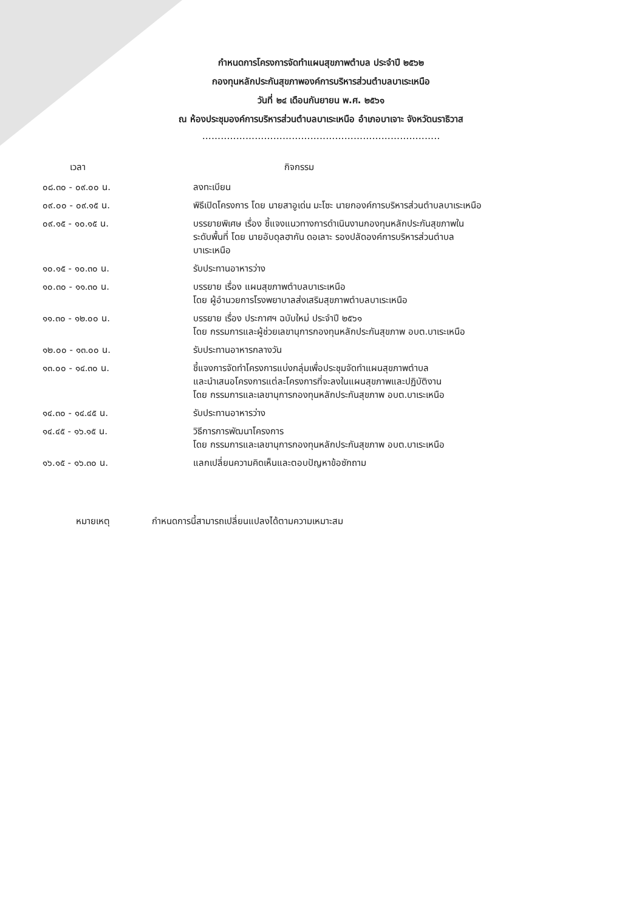กำหนดการโครงการจัดทำแผนสุขภาพตำบล ประจำปี ๒๕๖๒
กองทุนหลักประกันสุขภาพองค์การบริหารส่วนตำบลบาเระเหนือ
วันที่ ๒๔ เดือนกันยายน พ.ศ. ๒๕๖๑
ณ ห้องประชุมองค์การบริหารส่วนตำบลบาเระเหนือ อำเภอบาเจาะ จังหวัดนราธิวาส
.............................................................................
| เวลา | กิจกรรม |
| --- | --- |
| ๐๘.๓๐ - ๐๙.๐๐ น. | ลงทะเบียน |
| ๐๙.๐๐ - ๐๙.๑๕ น. | พิธีเปิดโครงการ โดย นายสาอูเด่น มะโซะ นายกองค์การบริหารส่วนตำบลบาเระเหนือ |
| ๐๙.๑๕ - ๑๐.๑๕ น. | บรรยายพิเศษ เรื่อง ชี้แจงแนวทางการดำเนินงานกองทุนหลักประกันสุขภาพใน ระดับพื้นที่ โดย นายอับดุลฮากัน ดอเลาะ รองปลัดองค์การบริหารส่วนตำบล บาเระเหนือ |
| ๑๐.๑๕ - ๑๐.๓๐ น. | รับประทานอาหารว่าง |
| ๑๐.๓๐ - ๑๑.๓๐ น. | บรรยาย เรื่อง แผนสุขภาพตำบลบาเระเหนือ โดย ผู้อำนวยการโรงพยาบาลส่งเสริมสุขภาพตำบลบาเระเหนือ |
| ๑๑.๓๐ - ๑๒.๐๐ น. | บรรยาย เรื่อง ประกาศฯ ฉบับใหม่ ประจำปี ๒๕๖๑ โดย กรรมการและผู้ช่วยเลขานุการกองทุนหลักประกันสุขภาพ อบต.บาเระเหนือ |
| ๑๒.๐๐ - ๑๓.๐๐ น. | รับประทานอาหารกลางวัน |
| ๑๓.๐๐ - ๑๔.๓๐ น. | ชี้แจงการจัดทำโครงการแบ่งกลุ่มเพื่อประชุมจัดทำแผนสุขภาพตำบล และนำเสนอโครงการแต่ละโครงการที่จะลงในแผนสุขภาพและปฏิบัติงาน โดย กรรมการและเลขานุการกองทุนหลักประกันสุขภาพ อบต.บาเระเหนือ |
| ๑๔.๓๐ - ๑๔.๔๕ น. | รับประทานอาหารว่าง |
| ๑๔.๔๕ - ๑๖.๑๕ น. | วิธีการการพัฒนาโครงการ โดย กรรมการและเลขานุการกองทุนหลักประกันสุขภาพ อบต.บาเระเหนือ |
| ๑๖.๑๕ - ๑๖.๓๐ น. | แลกเปลี่ยนความคิดเห็นและตอบปัญหาข้อซักถาม |
หมายเหตุ กำหนดการนี้สามารถเปลี่ยนแปลงได้ตามความเหมาะสม